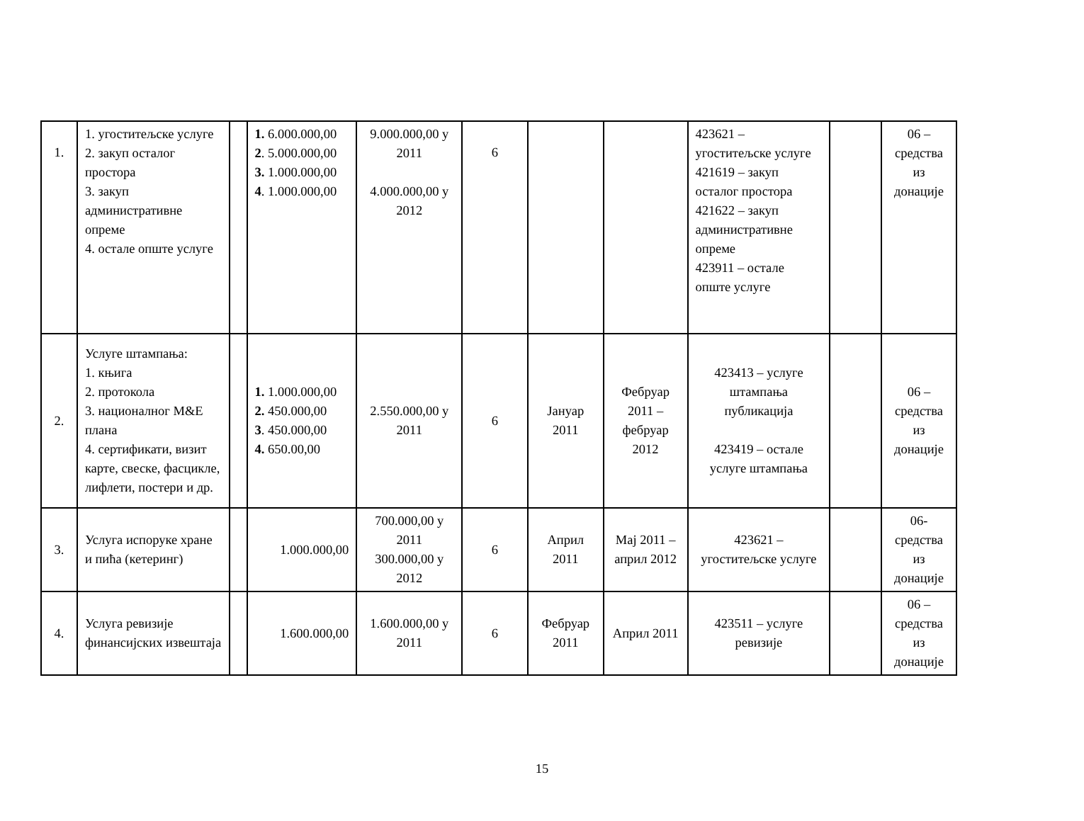| 1. | 1. угоститељске услуге 2. закуп осталог простора 3. закуп административне опреме 4. остале опште услуге | | 1. 6.000.000,00 2 . 5.000.000,00 3. 1.000.000,00 4 . 1.000.000,00 | 9.000.000,00 у 2011 4.000.000,00 у 2012 | 6 | | | 423621 – угоститељске услуге 421619 – закуп осталог простора 421622 – закуп административне опреме 423911 – остале опште услуге | | 06 – средства из донације |
| 2. | Услуге штампања: 1. књига 2. протокола 3. националног M&E плана 4. сертификати, визит карте, свеске, фасцикле, лифлети, постери и др. | | 1. 1.000.000,00 2. 450.000,00 3 . 450.000,00 4. 650.00,00 | 2.550.000,00 у 2011 | 6 | Јануар 2011 | Фебруар 2011 – фебруар 2012 | 423413 – услуге штампања публикација 423419 – остале услуге штампања | | 06 – средства из донације |
| 3. | Услуга испоруке хране и пића (кетеринг) | | 1.000.000,00 | 700.000,00 у 2011 300.000,00 у 2012 | 6 | Април 2011 | Мај 2011 – април 2012 | 423621 – угоститељске услуге | | 06- средства из донације |
| 4. | Услуга ревизије финансијских извештаја | | 1.600.000,00 | 1.600.000,00 у 2011 | 6 | Фебруар 2011 | Април 2011 | 423511 – услуге ревизије | | 06 – средства из донације |
15